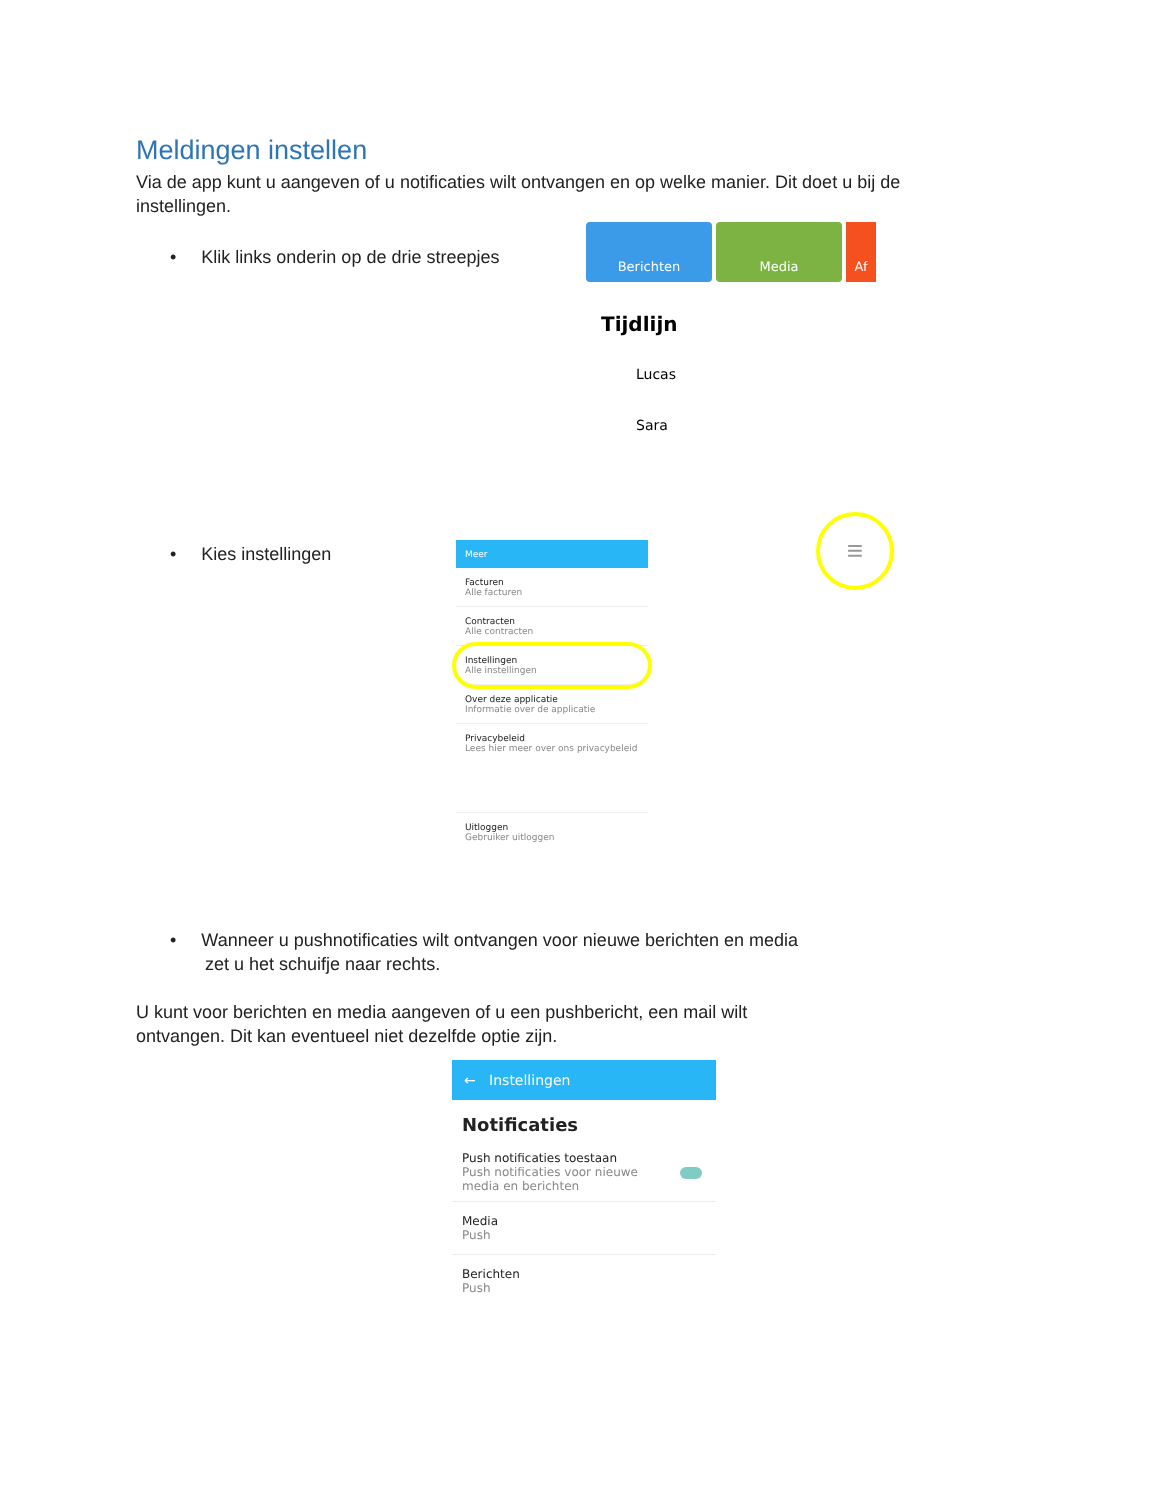Meldingen instellen
Via de app kunt u aangeven of u notificaties wilt ontvangen en op welke manier. Dit doet u bij de instellingen.
• Klik links onderin op de drie streepjes
Berichten Media Af
Tijdlijn
Lucas
Sara
• Kies instellingen
Meer
Facturen
Alle facturen
Contracten
Alle contracten
Instellingen
Alle instellingen
Over deze applicatie
Informatie over de applicatie
Privacybeleid
Lees hier meer over ons privacybeleid
Uitloggen
Gebruiker uitloggen
≡
• Wanneer u pushnotificaties wilt ontvangen voor nieuwe berichten en media
zet u het schuifje naar rechts.
U kunt voor berichten en media aangeven of u een pushbericht, een mail wilt ontvangen. Dit kan eventueel niet dezelfde optie zijn.
← Instellingen
Notificaties
Push notificaties toestaan
Push notificaties voor nieuwe
media en berichten
Media
Push
Berichten
Push